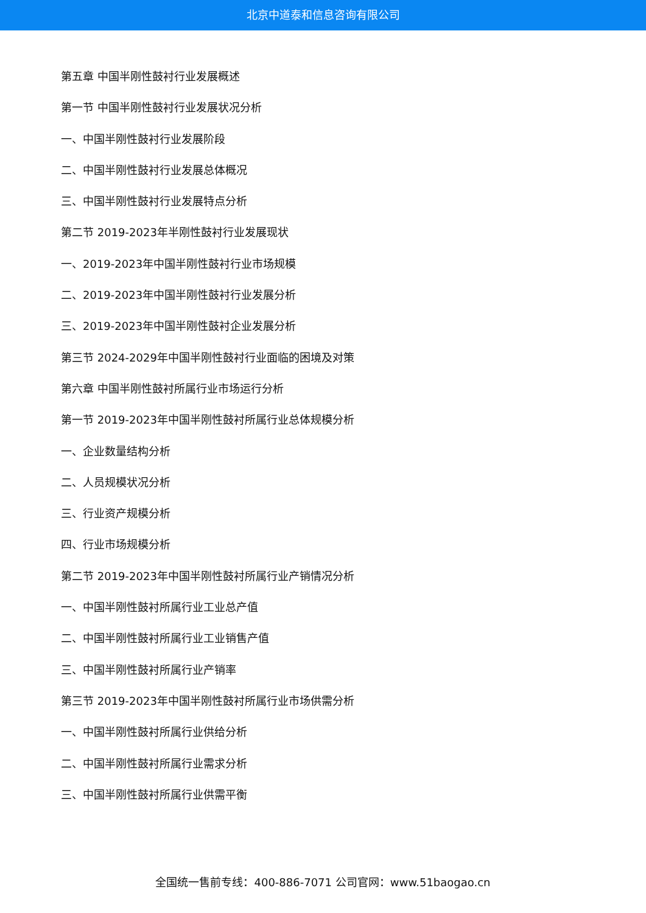北京中道泰和信息咨询有限公司
第五章 中国半刚性鼓衬行业发展概述
第一节 中国半刚性鼓衬行业发展状况分析
一、中国半刚性鼓衬行业发展阶段
二、中国半刚性鼓衬行业发展总体概况
三、中国半刚性鼓衬行业发展特点分析
第二节 2019-2023年半刚性鼓衬行业发展现状
一、2019-2023年中国半刚性鼓衬行业市场规模
二、2019-2023年中国半刚性鼓衬行业发展分析
三、2019-2023年中国半刚性鼓衬企业发展分析
第三节 2024-2029年中国半刚性鼓衬行业面临的困境及对策
第六章 中国半刚性鼓衬所属行业市场运行分析
第一节 2019-2023年中国半刚性鼓衬所属行业总体规模分析
一、企业数量结构分析
二、人员规模状况分析
三、行业资产规模分析
四、行业市场规模分析
第二节 2019-2023年中国半刚性鼓衬所属行业产销情况分析
一、中国半刚性鼓衬所属行业工业总产值
二、中国半刚性鼓衬所属行业工业销售产值
三、中国半刚性鼓衬所属行业产销率
第三节 2019-2023年中国半刚性鼓衬所属行业市场供需分析
一、中国半刚性鼓衬所属行业供给分析
二、中国半刚性鼓衬所属行业需求分析
三、中国半刚性鼓衬所属行业供需平衡
全国统一售前专线：400-886-7071 公司官网：www.51baogao.cn